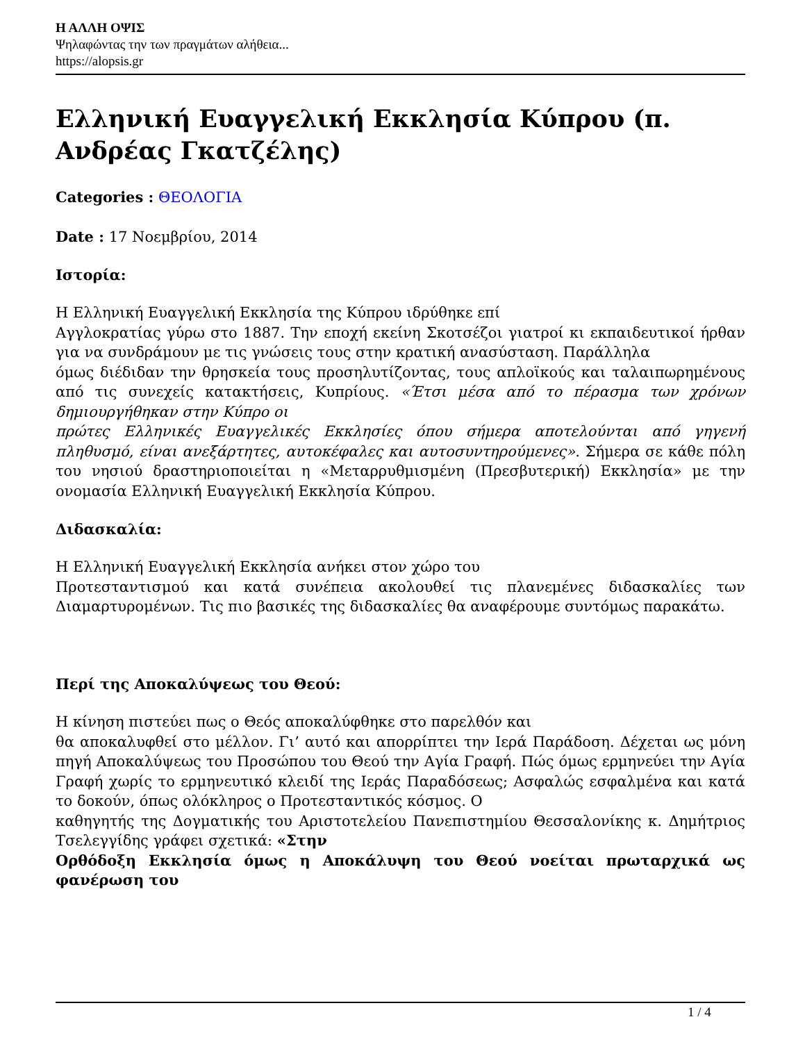Η ΑΛΛΗ ΟΨΙΣ
Ψηλαφώντας την των πραγμάτων αλήθεια...
https://alopsis.gr
Ελληνική Ευαγγελική Εκκλησία Κύπρου (π. Ανδρέας Γκατζέλης)
Categories : ΘΕΟΛΟΓΙΑ
Date : 17 Νοεμβρίου, 2014
Ιστορία:
Η Ελληνική Ευαγγελική Εκκλησία της Κύπρου ιδρύθηκε επί
Αγγλοκρατίας γύρω στο 1887. Την εποχή εκείνη Σκοτσέζοι γιατροί κι εκπαιδευτικοί ήρθαν για να συνδράμουν με τις γνώσεις τους στην κρατική ανασύσταση. Παράλληλα
όμως διέδιδαν την θρησκεία τους προσηλυτίζοντας, τους απλοϊκούς και ταλαιπωρημένους από τις συνεχείς κατακτήσεις, Κυπρίους. «Έτσι μέσα από το πέρασμα των χρόνων δημιουργήθηκαν στην Κύπρο οι
πρώτες Ελληνικές Ευαγγελικές Εκκλησίες όπου σήμερα αποτελούνται από γηγενή πληθυσμό, είναι ανεξάρτητες, αυτοκέφαλες και αυτοσυντηρούμενες». Σήμερα σε κάθε πόλη του νησιού δραστηριοποιείται η «Μεταρρυθμισμένη (Πρεσβυτερική) Εκκλησία» με την ονομασία Ελληνική Ευαγγελική Εκκλησία Κύπρου.
Διδασκαλία:
Η Ελληνική Ευαγγελική Εκκλησία ανήκει στον χώρο του
Προτεσταντισμού και κατά συνέπεια ακολουθεί τις πλανεμένες διδασκαλίες των Διαμαρτυρομένων. Τις πιο βασικές της διδασκαλίες θα αναφέρουμε συντόμως παρακάτω.
Περί της Αποκαλύψεως του Θεού:
Η κίνηση πιστεύει πως ο Θεός αποκαλύφθηκε στο παρελθόν και
θα αποκαλυφθεί στο μέλλον. Γι’ αυτό και απορρίπτει την Ιερά Παράδοση. Δέχεται ως μόνη πηγή Αποκαλύψεως του Προσώπου του Θεού την Αγία Γραφή. Πώς όμως ερμηνεύει την Αγία Γραφή χωρίς το ερμηνευτικό κλειδί της Ιεράς Παραδόσεως; Ασφαλώς εσφαλμένα και κατά το δοκούν, όπως ολόκληρος ο Προτεσταντικός κόσμος. Ο
καθηγητής της Δογματικής του Αριστοτελείου Πανεπιστημίου Θεσσαλονίκης κ. Δημήτριος Τσελεγγίδης γράφει σχετικά: «Στην
Ορθόδοξη Εκκλησία όμως η Αποκάλυψη του Θεού νοείται πρωταρχικά ως φανέρωση του
1 / 4